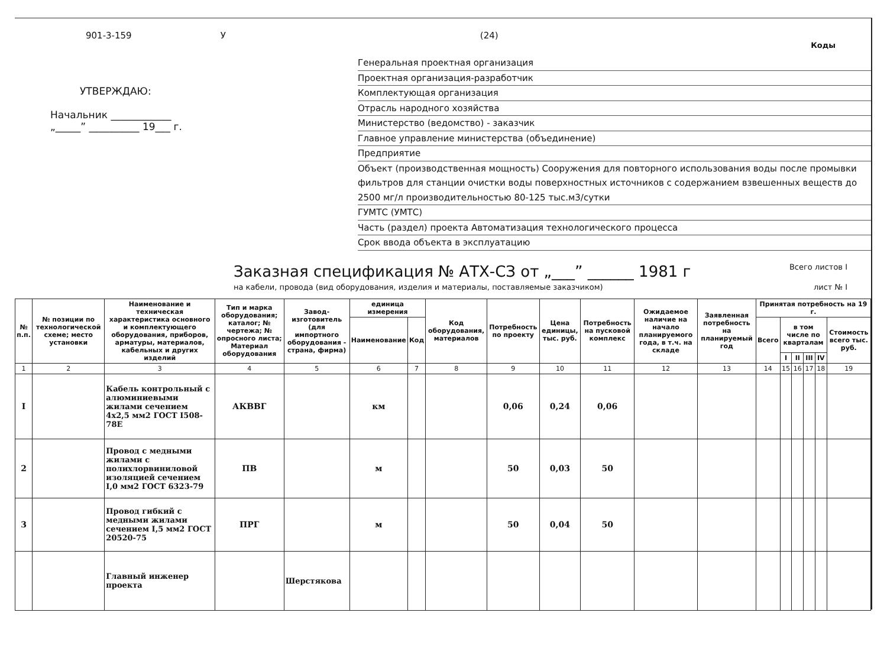901-3-159 У (24)
Коды
УТВЕРЖДАЮ:
Начальник ____________
„_____” __________ 19___ г.
Генеральная проектная организация
Проектная организация-разработчик
Комплектующая организация
Отрасль народного хозяйства
Министерство (ведомство) - заказчик
Главное управление министерства (объединение)
Предприятие
Объект (производственная мощность) Сооружения для повторного использования воды после промывки фильтров для станции очистки воды поверхностных источников с содержанием взвешенных веществ до 2500 мг/л производительностью 80-125 тыс.м3/сутки
ГУМТС (УМТС)
Часть (раздел) проекта Автоматизация технологического процесса
Срок ввода объекта в эксплуатацию
Заказная спецификация № АТХ-СЗ от „___” ______ 1981 г
Всего листов I
на кабели, провода (вид оборудования, изделия и материалы, поставляемые заказчиком) лист № I
| № п.п. | № позиции по технологической схеме; место установки | Наименование и техническая характеристика основного и комплектующего оборудования, приборов, арматуры, материалов, кабельных и других изделий | Тип и марка оборудования; каталог; № чертежа; № опросного листа; Материал оборудования | Завод-изготовитель (для импортного оборудования - страна, фирма) | единица измерения | | Код оборудования, материалов | Потребность по проекту | Цена единицы, тыс. руб. | Потребность на пусковой комплекс | Ожидаемое наличие на начало планируемого года, в т.ч. на складе | Заявленная потребность на планируемый год | Принятая потребность на 19 г. | | | | | |
| --- | --- | --- | --- | --- | --- | --- | --- | --- | --- | --- | --- | --- | --- | --- | --- | --- | --- | --- |
| | | | | | Наименование | Код | | | | | | | Всего | в том числе по кварталам | | | | Стоимость всего тыс. руб. |
| | | | | | | | | | | | | | | I | II | III | IV | |
| 1 | 2 | 3 | 4 | 5 | 6 | 7 | 8 | 9 | 10 | 11 | 12 | 13 | 14 | 15 | 16 | 17 | 18 | 19 |
| I | | Кабель контрольный с алюминиевыми жилами сечением 4х2,5 мм2 ГОСТ I508-78Е | АКВВГ | | км | | | 0,06 | 0,24 | 0,06 | | | | | | | | |
| 2 | | Провод с медными жилами с полихлорвиниловой изоляцией сечением I,0 мм2 ГОСТ 6323-79 | ПВ | | м | | | 50 | 0,03 | 50 | | | | | | | | |
| 3 | | Провод гибкий с медными жилами сечением I,5 мм2 ГОСТ 20520-75 | ПРГ | | м | | | 50 | 0,04 | 50 | | | | | | | | |
| | | Главный инженер проекта | | Шерстякова | | | | | | | | | | | | | | |